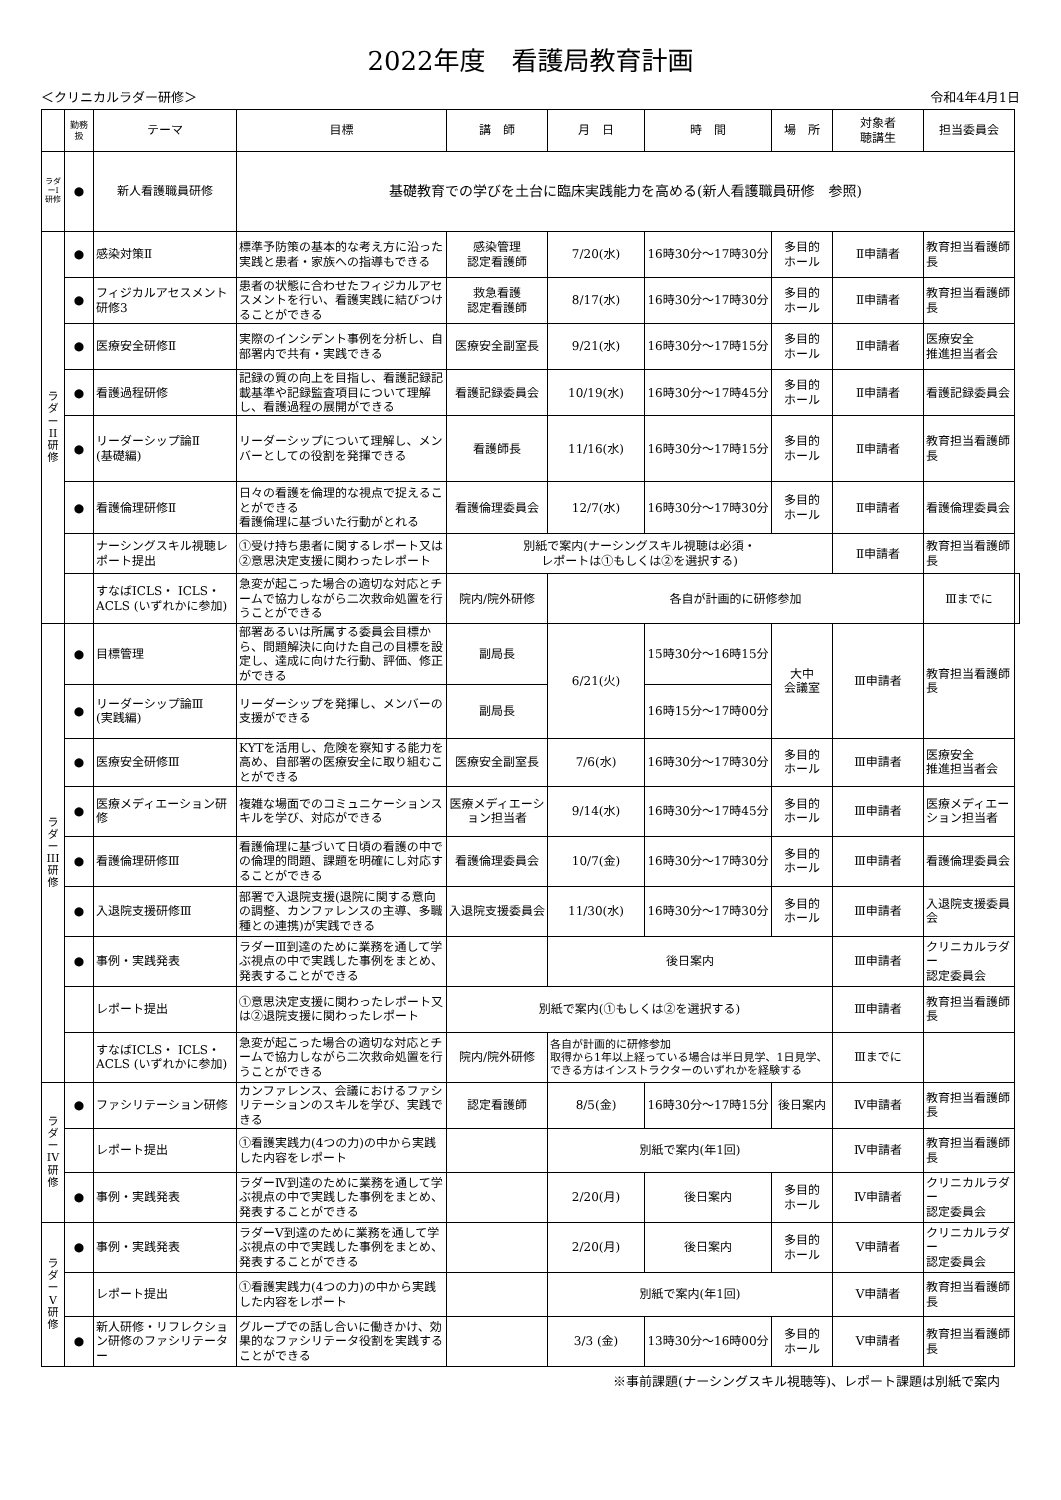2022年度　看護局教育計画
＜クリニカルラダー研修＞ 令和4年4月1日
| | 勤務扱 | テーマ | 目標 | 講 師 | 月 日 | 時 間 | 場 所 | 対象者 聴講生 | 担当委員会 | |
| --- | --- | --- | --- | --- | --- | --- | --- | --- | --- | --- |
| ラダーI研修 | ● | 新人看護職員研修 | 基礎教育での学びを土台に臨床実践能力を高める(新人看護職員研修 参照) | | | | | | | |
| ラダーII研修 | ● | 感染対策Ⅱ | 標準予防策の基本的な考え方に沿った実践と患者・家族への指導もできる | 感染管理 認定看護師 | 7/20(水) | 16時30分～17時30分 | 多目的 ホール | Ⅱ申請者 | 教育担当看護師長 | |
| | ● | フィジカルアセスメント研修3 | 患者の状態に合わせたフィジカルアセスメントを行い、看護実践に結びつけることができる | 救急看護 認定看護師 | 8/17(水) | 16時30分～17時30分 | 多目的 ホール | Ⅱ申請者 | 教育担当看護師長 | |
| | ● | 医療安全研修Ⅱ | 実際のインシデント事例を分析し、自部署内で共有・実践できる | 医療安全副室長 | 9/21(水) | 16時30分～17時15分 | 多目的 ホール | Ⅱ申請者 | 医療安全 推進担当者会 | |
| | ● | 看護過程研修 | 記録の質の向上を目指し、看護記録記載基準や記録監査項目について理解し、看護過程の展開ができる | 看護記録委員会 | 10/19(水) | 16時30分～17時45分 | 多目的 ホール | Ⅱ申請者 | 看護記録委員会 | |
| | ● | リーダーシップ論Ⅱ (基礎編) | リーダーシップについて理解し、メンバーとしての役割を発揮できる | 看護師長 | 11/16(水) | 16時30分～17時15分 | 多目的 ホール | Ⅱ申請者 | 教育担当看護師長 | |
| | ● | 看護倫理研修Ⅱ | 日々の看護を倫理的な視点で捉えることができる 看護倫理に基づいた行動がとれる | 看護倫理委員会 | 12/7(水) | 16時30分～17時30分 | 多目的 ホール | Ⅱ申請者 | 看護倫理委員会 | |
| | | ナーシングスキル視聴レポート提出 | ①受け持ち患者に関するレポート又は②意思決定支援に関わったレポート | 別紙で案内(ナーシングスキル視聴は必須・ レポートは①もしくは②を選択する) | | | | Ⅱ申請者 | 教育担当看護師長 | |
| | | すなばICLS・ ICLS・ACLS (いずれかに参加) | 急変が起こった場合の適切な対応とチームで協力しながら二次救命処置を行うことができる | 院内/院外研修 | 各自が計画的に研修参加 | | | | Ⅲまでに | |
| ラダーIII研修 | ● | 目標管理 | 部署あるいは所属する委員会目標から、問題解決に向けた自己の目標を設定し、達成に向けた行動、評価、修正ができる | 副局長 | 6/21(火) | 15時30分～16時15分 | 大中 会議室 | Ⅲ申請者 | 教育担当看護師長 | |
| | ● | リーダーシップ論Ⅲ (実践編) | リーダーシップを発揮し、メンバーの支援ができる | 副局長 | | 16時15分～17時00分 | | | | |
| | ● | 医療安全研修Ⅲ | KYTを活用し、危険を察知する能力を高め、自部署の医療安全に取り組むことができる | 医療安全副室長 | 7/6(水) | 16時30分～17時30分 | 多目的 ホール | Ⅲ申請者 | 医療安全 推進担当者会 | |
| | ● | 医療メディエーション研修 | 複雑な場面でのコミュニケーションスキルを学び、対応ができる | 医療メディエーション担当者 | 9/14(水) | 16時30分～17時45分 | 多目的 ホール | Ⅲ申請者 | 医療メディエーション担当者 | |
| | ● | 看護倫理研修Ⅲ | 看護倫理に基づいて日頃の看護の中での倫理的問題、課題を明確にし対応することができる | 看護倫理委員会 | 10/7(金) | 16時30分～17時30分 | 多目的 ホール | Ⅲ申請者 | 看護倫理委員会 | |
| | ● | 入退院支援研修Ⅲ | 部署で入退院支援(退院に関する意向の調整、カンファレンスの主導、多職種との連携)が実践できる | 入退院支援委員会 | 11/30(水) | 16時30分～17時30分 | 多目的 ホール | Ⅲ申請者 | 入退院支援委員会 | |
| | ● | 事例・実践発表 | ラダーⅢ到達のために業務を通して学ぶ視点の中で実践した事例をまとめ、発表することができる | | 後日案内 | | | Ⅲ申請者 | クリニカルラダー 認定委員会 | |
| | | レポート提出 | ①意思決定支援に関わったレポート又は②退院支援に関わったレポート | 別紙で案内(①もしくは②を選択する) | | | | Ⅲ申請者 | 教育担当看護師長 | |
| | | すなばICLS・ ICLS・ACLS (いずれかに参加) | 急変が起こった場合の適切な対応とチームで協力しながら二次救命処置を行うことができる | 院内/院外研修 | 各自が計画的に研修参加 取得から1年以上経っている場合は半日見学、1日見学、できる方はインストラクターのいずれかを経験する | | | Ⅲまでに | | |
| ラダーIV研修 | ● | ファシリテーション研修 | カンファレンス、会議におけるファシリテーションのスキルを学び、実践できる | 認定看護師 | 8/5(金) | 16時30分～17時15分 | 後日案内 | Ⅳ申請者 | 教育担当看護師長 | |
| | | レポート提出 | ①看護実践力(4つの力)の中から実践した内容をレポート | | 別紙で案内(年1回) | | | Ⅳ申請者 | 教育担当看護師長 | |
| | ● | 事例・実践発表 | ラダーⅣ到達のために業務を通して学ぶ視点の中で実践した事例をまとめ、発表することができる | | 2/20(月) | 後日案内 | 多目的 ホール | Ⅳ申請者 | クリニカルラダー 認定委員会 | |
| ラダーV研修 | ● | 事例・実践発表 | ラダーⅤ到達のために業務を通して学ぶ視点の中で実践した事例をまとめ、発表することができる | | 2/20(月) | 後日案内 | 多目的 ホール | Ⅴ申請者 | クリニカルラダー 認定委員会 | |
| | | レポート提出 | ①看護実践力(4つの力)の中から実践した内容をレポート | | 別紙で案内(年1回) | | | Ⅴ申請者 | 教育担当看護師長 | |
| | ● | 新人研修・リフレクション研修のファシリテーター | グループでの話し合いに働きかけ、効果的なファシリテータ役割を実践することができる | | 3/3 (金) | 13時30分～16時00分 | 多目的 ホール | Ⅴ申請者 | 教育担当看護師長 | |
※事前課題(ナーシングスキル視聴等)、レポート課題は別紙で案内